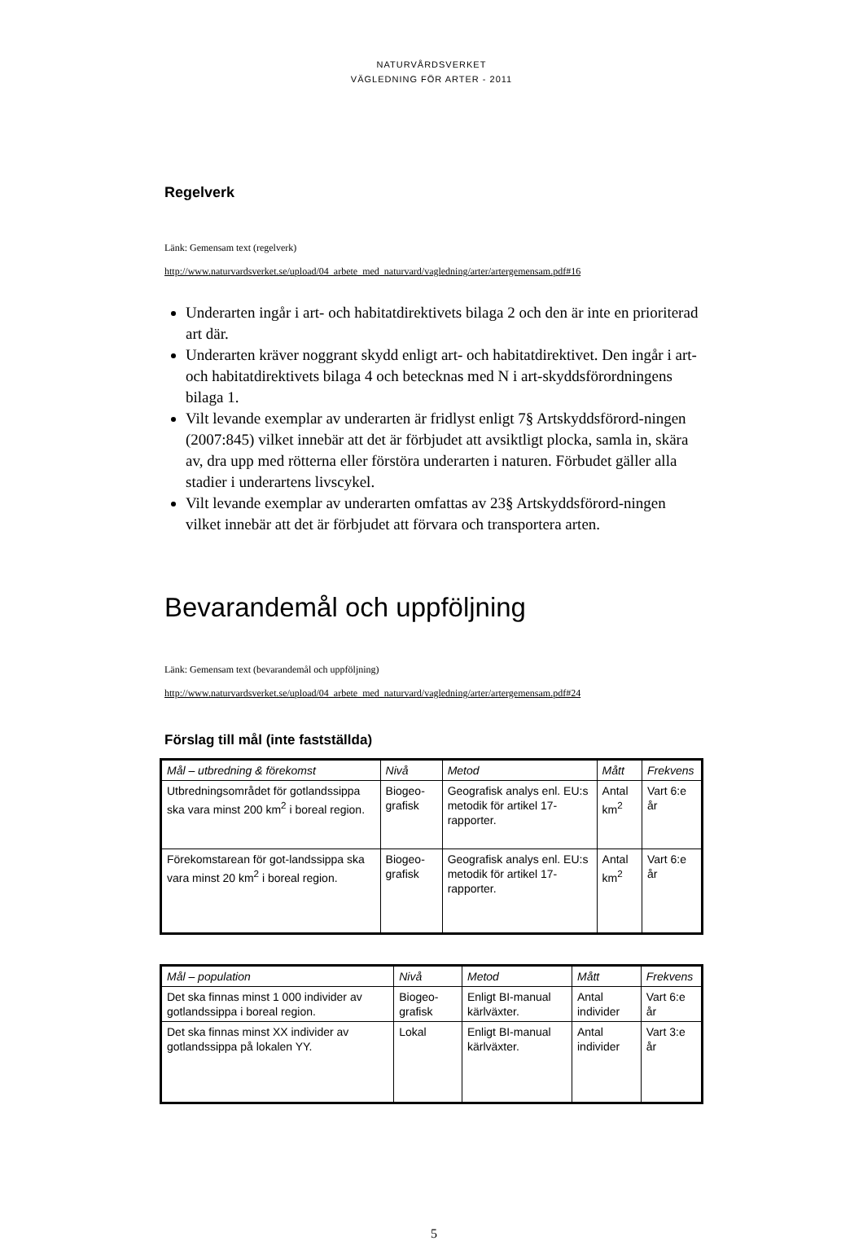NATURVÅRDSVERKET
VÄGLEDNING FÖR ARTER - 2011
Regelverk
Länk: Gemensam text (regelverk)
http://www.naturvardsverket.se/upload/04_arbete_med_naturvard/vagledning/arter/artergemensam.pdf#16
Underarten ingår i art- och habitatdirektivets bilaga 2 och den är inte en prioriterad art där.
Underarten kräver noggrant skydd enligt art- och habitatdirektivet. Den ingår i art- och habitatdirektivets bilaga 4 och betecknas med N i art-skyddsförordningens bilaga 1.
Vilt levande exemplar av underarten är fridlyst enligt 7§ Artskyddsförord-ningen (2007:845) vilket innebär att det är förbjudet att avsiktligt plocka, samla in, skära av, dra upp med rötterna eller förstöra underarten i naturen. Förbudet gäller alla stadier i underartens livscykel.
Vilt levande exemplar av underarten omfattas av 23§ Artskyddsförord-ningen vilket innebär att det är förbjudet att förvara och transportera arten.
Bevarandemål och uppföljning
Länk: Gemensam text (bevarandemål och uppföljning)
http://www.naturvardsverket.se/upload/04_arbete_med_naturvard/vagledning/arter/artergemensam.pdf#24
Förslag till mål (inte fastställda)
| Mål – utbredning & förekomst | Nivå | Metod | Mått | Frekvens |
| --- | --- | --- | --- | --- |
| Utbredningsområdet för gotlandssippa ska vara minst 200 km<sup>2</sup> i boreal region. | Biogeo-grafisk | Geografisk analys enl. EU:s metodik för artikel 17-rapporter. | Antal km<sup>2</sup> | Vart 6:e år |
| Förekomstarean för got-landssippa ska vara minst 20 km<sup>2</sup> i boreal region. | Biogeo-grafisk | Geografisk analys enl. EU:s metodik för artikel 17-rapporter. | Antal km<sup>2</sup> | Vart 6:e år |
| Mål – population | Nivå | Metod | Mått | Frekvens |
| --- | --- | --- | --- | --- |
| Det ska finnas minst 1 000 individer av gotlandssippa i boreal region. | Biogeo-grafisk | Enligt BI-manual kärlväxter. | Antal individer | Vart 6:e år |
| Det ska finnas minst XX individer av gotlandssippa på lokalen YY. | Lokal | Enligt BI-manual kärlväxter. | Antal individer | Vart 3:e år |
5